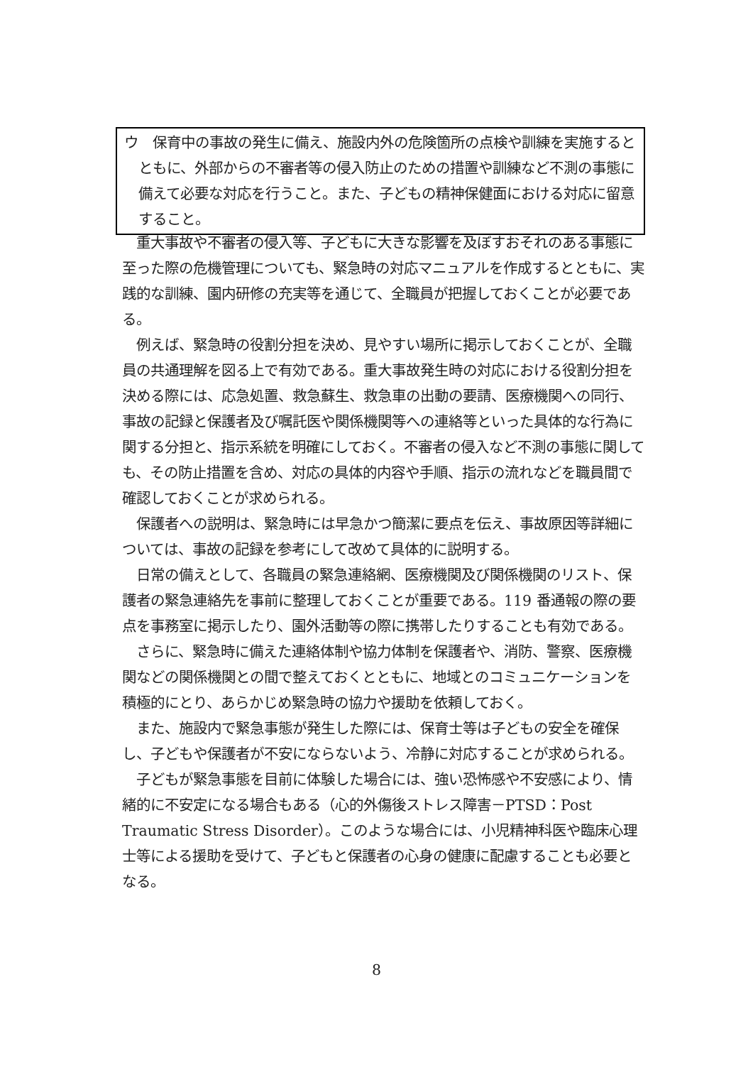ウ　保育中の事故の発生に備え、施設内外の危険箇所の点検や訓練を実施するとともに、外部からの不審者等の侵入防止のための措置や訓練など不測の事態に備えて必要な対応を行うこと。また、子どもの精神保健面における対応に留意すること。
重大事故や不審者の侵入等、子どもに大きな影響を及ぼすおそれのある事態に至った際の危機管理についても、緊急時の対応マニュアルを作成するとともに、実践的な訓練、園内研修の充実等を通じて、全職員が把握しておくことが必要である。
例えば、緊急時の役割分担を決め、見やすい場所に掲示しておくことが、全職員の共通理解を図る上で有効である。重大事故発生時の対応における役割分担を決める際には、応急処置、救急蘇生、救急車の出動の要請、医療機関への同行、事故の記録と保護者及び嘱託医や関係機関等への連絡等といった具体的な行為に関する分担と、指示系統を明確にしておく。不審者の侵入など不測の事態に関しても、その防止措置を含め、対応の具体的内容や手順、指示の流れなどを職員間で確認しておくことが求められる。
保護者への説明は、緊急時には早急かつ簡潔に要点を伝え、事故原因等詳細については、事故の記録を参考にして改めて具体的に説明する。
日常の備えとして、各職員の緊急連絡網、医療機関及び関係機関のリスト、保護者の緊急連絡先を事前に整理しておくことが重要である。119 番通報の際の要点を事務室に掲示したり、園外活動等の際に携帯したりすることも有効である。
さらに、緊急時に備えた連絡体制や協力体制を保護者や、消防、警察、医療機関などの関係機関との間で整えておくとともに、地域とのコミュニケーションを積極的にとり、あらかじめ緊急時の協力や援助を依頼しておく。
また、施設内で緊急事態が発生した際には、保育士等は子どもの安全を確保し、子どもや保護者が不安にならないよう、冷静に対応することが求められる。
子どもが緊急事態を目前に体験した場合には、強い恐怖感や不安感により、情緒的に不安定になる場合もある（心的外傷後ストレス障害－PTSD：Post Traumatic Stress Disorder）。このような場合には、小児精神科医や臨床心理士等による援助を受けて、子どもと保護者の心身の健康に配慮することも必要となる。
8